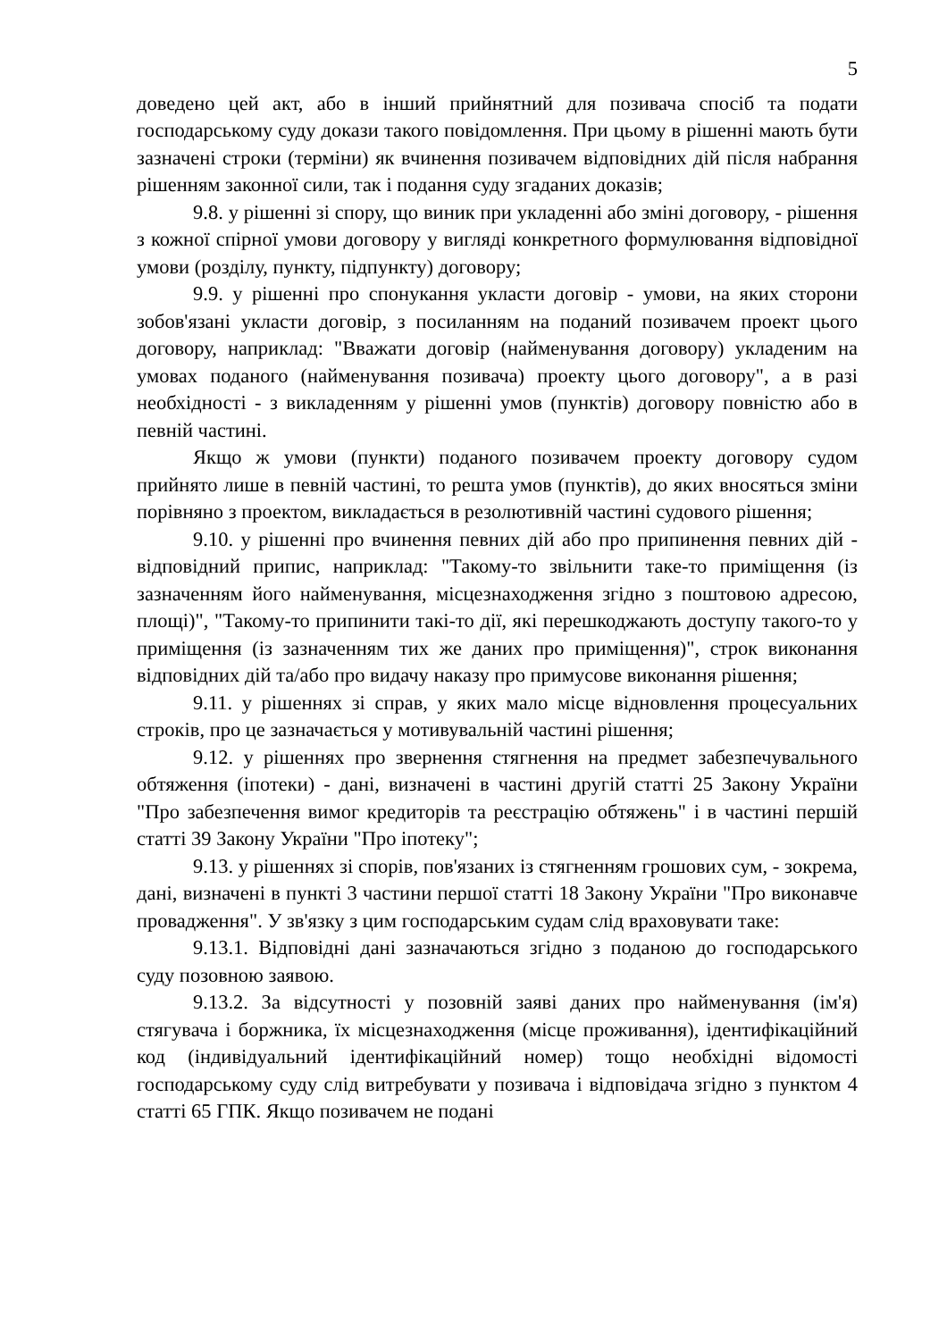5
доведено цей акт, або в інший прийнятний для позивача спосіб та подати господарському суду докази такого повідомлення. При цьому в рішенні мають бути зазначені строки (терміни) як вчинення позивачем відповідних дій після набрання рішенням законної сили, так і подання суду згаданих доказів;
9.8. у рішенні зі спору, що виник при укладенні або зміні договору, - рішення з кожної спірної умови договору у вигляді конкретного формулювання відповідної умови (розділу, пункту, підпункту) договору;
9.9. у рішенні про спонукання укласти договір - умови, на яких сторони зобов'язані укласти договір, з посиланням на поданий позивачем проект цього договору, наприклад: "Вважати договір (найменування договору) укладеним на умовах поданого (найменування позивача) проекту цього договору", а в разі необхідності - з викладенням у рішенні умов (пунктів) договору повністю або в певній частині.
Якщо ж умови (пункти) поданого позивачем проекту договору судом прийнято лише в певній частині, то решта умов (пунктів), до яких вносяться зміни порівняно з проектом, викладається в резолютивній частині судового рішення;
9.10. у рішенні про вчинення певних дій або про припинення певних дій - відповідний припис, наприклад: "Такому-то звільнити таке-то приміщення (із зазначенням його найменування, місцезнаходження згідно з поштовою адресою, площі)", "Такому-то припинити такі-то дії, які перешкоджають доступу такого-то у приміщення (із зазначенням тих же даних про приміщення)", строк виконання відповідних дій та/або про видачу наказу про примусове виконання рішення;
9.11. у рішеннях зі справ, у яких мало місце відновлення процесуальних строків, про це зазначається у мотивувальній частині рішення;
9.12. у рішеннях про звернення стягнення на предмет забезпечувального обтяження (іпотеки) - дані, визначені в частині другій статті 25 Закону України "Про забезпечення вимог кредиторів та реєстрацію обтяжень" і в частині першій статті 39 Закону України "Про іпотеку";
9.13. у рішеннях зі спорів, пов'язаних із стягненням грошових сум, - зокрема, дані, визначені в пункті 3 частини першої статті 18 Закону України "Про виконавче провадження". У зв'язку з цим господарським судам слід враховувати таке:
9.13.1. Відповідні дані зазначаються згідно з поданою до господарського суду позовною заявою.
9.13.2. За відсутності у позовній заяві даних про найменування (ім'я) стягувача і боржника, їх місцезнаходження (місце проживання), ідентифікаційний код (індивідуальний ідентифікаційний номер) тощо необхідні відомості господарському суду слід витребувати у позивача і відповідача згідно з пунктом 4 статті 65 ГПК. Якщо позивачем не подані